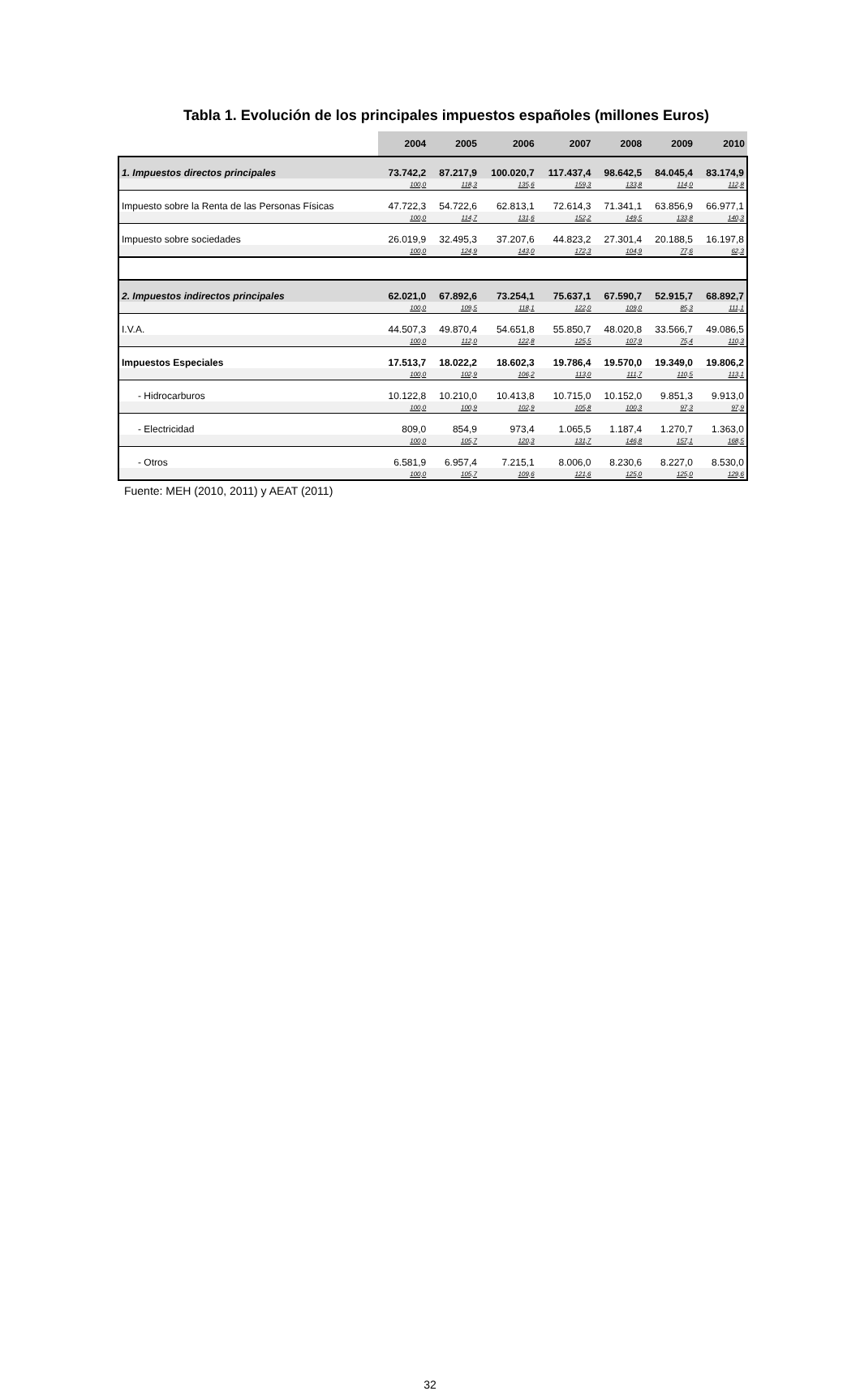Tabla 1. Evolución de los principales impuestos españoles (millones Euros)
| | 2004 | 2005 | 2006 | 2007 | 2008 | 2009 | 2010 |
| --- | --- | --- | --- | --- | --- | --- | --- |
| 1. Impuestos directos principales | 73.742,2 | 87.217,9 | 100.020,7 | 117.437,4 | 98.642,5 | 84.045,4 | 83.174,9 |
| | 100,0 | 118,3 | 135,6 | 159,3 | 133,8 | 114,0 | 112,8 |
| Impuesto sobre la Renta de las Personas Físicas | 47.722,3 | 54.722,6 | 62.813,1 | 72.614,3 | 71.341,1 | 63.856,9 | 66.977,1 |
| | 100,0 | 114,7 | 131,6 | 152,2 | 149,5 | 133,8 | 140,3 |
| Impuesto sobre sociedades | 26.019,9 | 32.495,3 | 37.207,6 | 44.823,2 | 27.301,4 | 20.188,5 | 16.197,8 |
| | 100,0 | 124,9 | 143,0 | 172,3 | 104,9 | 77,6 | 62,3 |
| 2. Impuestos indirectos principales | 62.021,0 | 67.892,6 | 73.254,1 | 75.637,1 | 67.590,7 | 52.915,7 | 68.892,7 |
| | 100,0 | 109,5 | 118,1 | 122,0 | 109,0 | 85,3 | 111,1 |
| I.V.A. | 44.507,3 | 49.870,4 | 54.651,8 | 55.850,7 | 48.020,8 | 33.566,7 | 49.086,5 |
| | 100,0 | 112,0 | 122,8 | 125,5 | 107,9 | 75,4 | 110,3 |
| Impuestos Especiales | 17.513,7 | 18.022,2 | 18.602,3 | 19.786,4 | 19.570,0 | 19.349,0 | 19.806,2 |
| | 100,0 | 102,9 | 106,2 | 113,0 | 111,7 | 110,5 | 113,1 |
| - Hidrocarburos | 10.122,8 | 10.210,0 | 10.413,8 | 10.715,0 | 10.152,0 | 9.851,3 | 9.913,0 |
| | 100,0 | 100,9 | 102,9 | 105,8 | 100,3 | 97,3 | 97,9 |
| - Electricidad | 809,0 | 854,9 | 973,4 | 1.065,5 | 1.187,4 | 1.270,7 | 1.363,0 |
| | 100,0 | 105,7 | 120,3 | 131,7 | 146,8 | 157,1 | 168,5 |
| - Otros | 6.581,9 | 6.957,4 | 7.215,1 | 8.006,0 | 8.230,6 | 8.227,0 | 8.530,0 |
| | 100,0 | 105,7 | 109,6 | 121,6 | 125,0 | 125,0 | 129,6 |
Fuente: MEH (2010, 2011) y AEAT (2011)
32